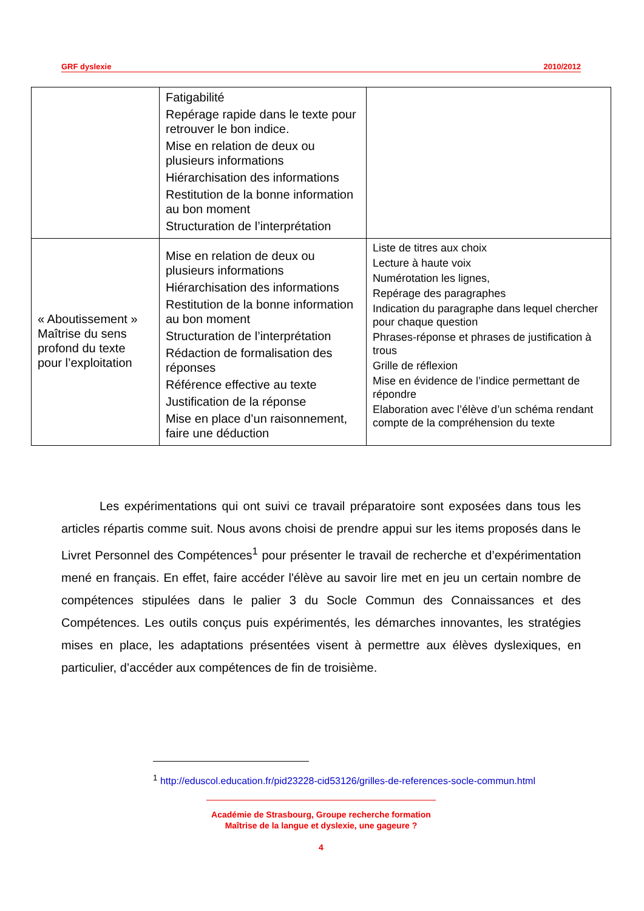GRF dyslexie 2010/2012
| | Fatigabilité Repérage rapide dans le texte pour retrouver le bon indice. Mise en relation de deux ou plusieurs informations Hiérarchisation des informations Restitution de la bonne information au bon moment Structuration de l’interprétation | |
| « Aboutissement » Maîtrise du sens profond du texte pour l’exploitation | Mise en relation de deux ou plusieurs informations Hiérarchisation des informations Restitution de la bonne information au bon moment Structuration de l’interprétation Rédaction de formalisation des réponses Référence effective au texte Justification de la réponse Mise en place d’un raisonnement, faire une déduction | Liste de titres aux choix Lecture à haute voix Numérotation les lignes, Repérage des paragraphes Indication du paragraphe dans lequel chercher pour chaque question Phrases-réponse et phrases de justification à trous Grille de réflexion Mise en évidence de l’indice permettant de répondre Elaboration avec l’élève d’un schéma rendant compte de la compréhension du texte |
Les expérimentations qui ont suivi ce travail préparatoire sont exposées dans tous les articles répartis comme suit. Nous avons choisi de prendre appui sur les items proposés dans le Livret Personnel des Compétences<sup>1</sup> pour présenter le travail de recherche et d’expérimentation mené en français. En effet, faire accéder l'élève au savoir lire met en jeu un certain nombre de compétences stipulées dans le palier 3 du Socle Commun des Connaissances et des Compétences. Les outils conçus puis expérimentés, les démarches innovantes, les stratégies mises en place, les adaptations présentées visent à permettre aux élèves dyslexiques, en particulier, d’accéder aux compétences de fin de troisième.
<sup>1</sup> http://eduscol.education.fr/pid23228-cid53126/grilles-de-references-socle-commun.html
Académie de Strasbourg, Groupe recherche formation
Maîtrise de la langue et dyslexie, une gageure ?
4